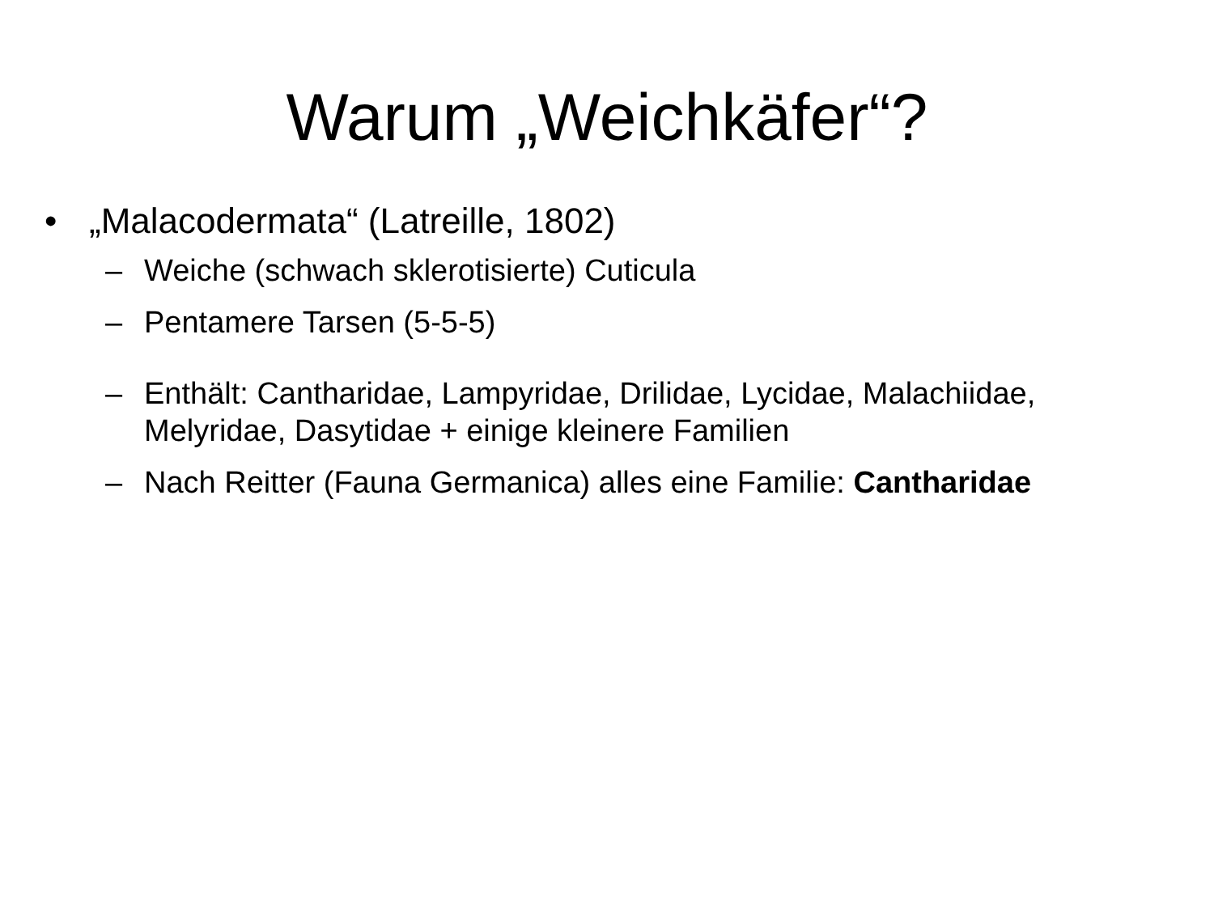Warum „Weichkäfer“?
• „Malacodermata“ (Latreille, 1802)
– Weiche (schwach sklerotisierte) Cuticula
– Pentamere Tarsen (5-5-5)
– Enthält: Cantharidae, Lampyridae, Drilidae, Lycidae, Malachiidae, Melyridae, Dasytidae + einige kleinere Familien
– Nach Reitter (Fauna Germanica) alles eine Familie: Cantharidae